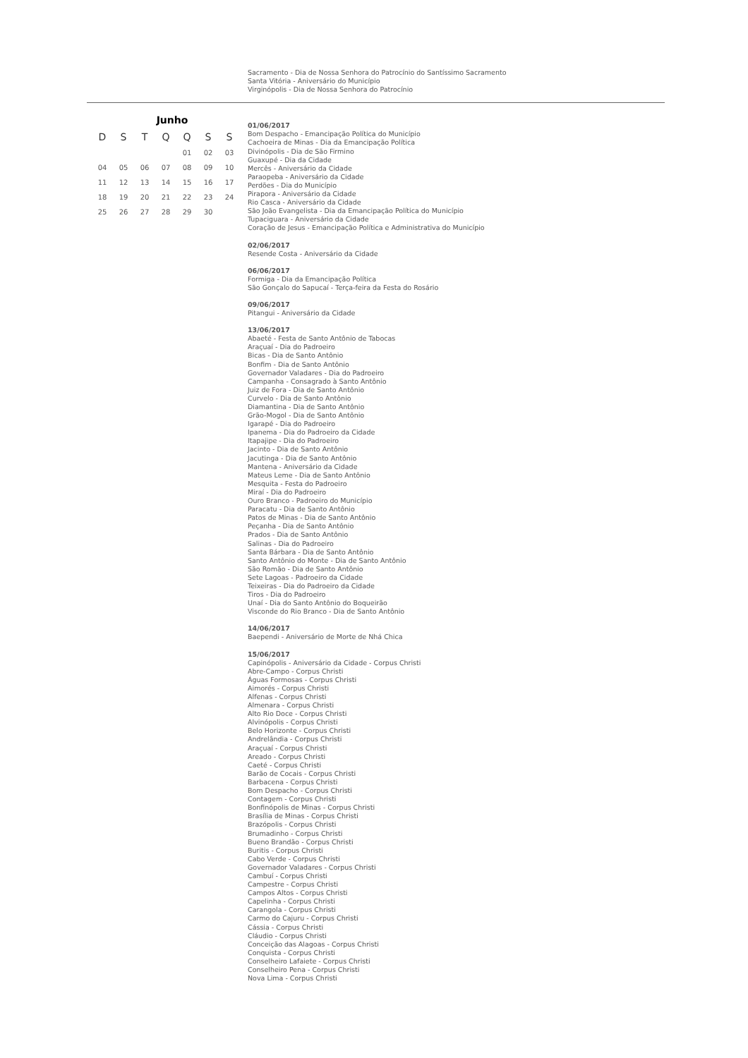Sacramento - Dia de Nossa Senhora do Patrocínio do Santíssimo Sacramento
Santa Vitória - Aniversário do Município
Virginópolis - Dia de Nossa Senhora do Patrocínio
Junho
| D | S | T | Q | Q | S | S |
| --- | --- | --- | --- | --- | --- | --- |
| | | | | 01 | 02 | 03 |
| 04 | 05 | 06 | 07 | 08 | 09 | 10 |
| 11 | 12 | 13 | 14 | 15 | 16 | 17 |
| 18 | 19 | 20 | 21 | 22 | 23 | 24 |
| 25 | 26 | 27 | 28 | 29 | 30 | |
01/06/2017
Bom Despacho - Emancipação Política do Município
Cachoeira de Minas - Dia da Emancipação Política
Divinópolis - Dia de São Firmino
Guaxupé - Dia da Cidade
Mercês - Aniversário da Cidade
Paraopeba - Aniversário da Cidade
Perdões - Dia do Município
Pirapora - Aniversário da Cidade
Rio Casca - Aniversário da Cidade
São João Evangelista - Dia da Emancipação Política do Município
Tupaciguara - Aniversário da Cidade
Coração de Jesus - Emancipação Política e Administrativa do Município
02/06/2017
Resende Costa - Aniversário da Cidade
06/06/2017
Formiga - Dia da Emancipação Política
São Gonçalo do Sapucaí - Terça-feira da Festa do Rosário
09/06/2017
Pitangui - Aniversário da Cidade
13/06/2017
Abaeté - Festa de Santo Antônio de Tabocas
Araçuaí - Dia do Padroeiro
Bicas - Dia de Santo Antônio
Bonfim - Dia de Santo Antônio
Governador Valadares - Dia do Padroeiro
Campanha - Consagrado à Santo Antônio
Juiz de Fora - Dia de Santo Antônio
Curvelo - Dia de Santo Antônio
Diamantina - Dia de Santo Antônio
Grão-Mogol - Dia de Santo Antônio
Igarapé - Dia do Padroeiro
Ipanema - Dia do Padroeiro da Cidade
Itapajipe - Dia do Padroeiro
Jacinto - Dia de Santo Antônio
Jacutinga - Dia de Santo Antônio
Mantena - Aniversário da Cidade
Mateus Leme - Dia de Santo Antônio
Mesquita - Festa do Padroeiro
Miraí - Dia do Padroeiro
Ouro Branco - Padroeiro do Município
Paracatu - Dia de Santo Antônio
Patos de Minas - Dia de Santo Antônio
Peçanha - Dia de Santo Antônio
Prados - Dia de Santo Antônio
Salinas - Dia do Padroeiro
Santa Bárbara - Dia de Santo Antônio
Santo Antônio do Monte - Dia de Santo Antônio
São Romão - Dia de Santo Antônio
Sete Lagoas - Padroeiro da Cidade
Teixeiras - Dia do Padroeiro da Cidade
Tiros - Dia do Padroeiro
Unaí - Dia do Santo Antônio do Boqueirão
Visconde do Rio Branco - Dia de Santo Antônio
14/06/2017
Baependi - Aniversário de Morte de Nhá Chica
15/06/2017
Capinópolis - Aniversário da Cidade - Corpus Christi
Abre-Campo - Corpus Christi
Águas Formosas - Corpus Christi
Aimorés - Corpus Christi
Alfenas - Corpus Christi
Almenara - Corpus Christi
Alto Rio Doce - Corpus Christi
Alvinópolis - Corpus Christi
Belo Horizonte - Corpus Christi
Andrelândia - Corpus Christi
Araçuaí - Corpus Christi
Areado - Corpus Christi
Caeté - Corpus Christi
Barão de Cocais - Corpus Christi
Barbacena - Corpus Christi
Bom Despacho - Corpus Christi
Contagem - Corpus Christi
Bonfinópolis de Minas - Corpus Christi
Brasília de Minas - Corpus Christi
Brazópolis - Corpus Christi
Brumadinho - Corpus Christi
Bueno Brandão - Corpus Christi
Buritis - Corpus Christi
Cabo Verde - Corpus Christi
Governador Valadares - Corpus Christi
Cambuí - Corpus Christi
Campestre - Corpus Christi
Campos Altos - Corpus Christi
Capelinha - Corpus Christi
Carangola - Corpus Christi
Carmo do Cajuru - Corpus Christi
Cássia - Corpus Christi
Cláudio - Corpus Christi
Conceição das Alagoas - Corpus Christi
Conquista - Corpus Christi
Conselheiro Lafaiete - Corpus Christi
Conselheiro Pena - Corpus Christi
Nova Lima - Corpus Christi